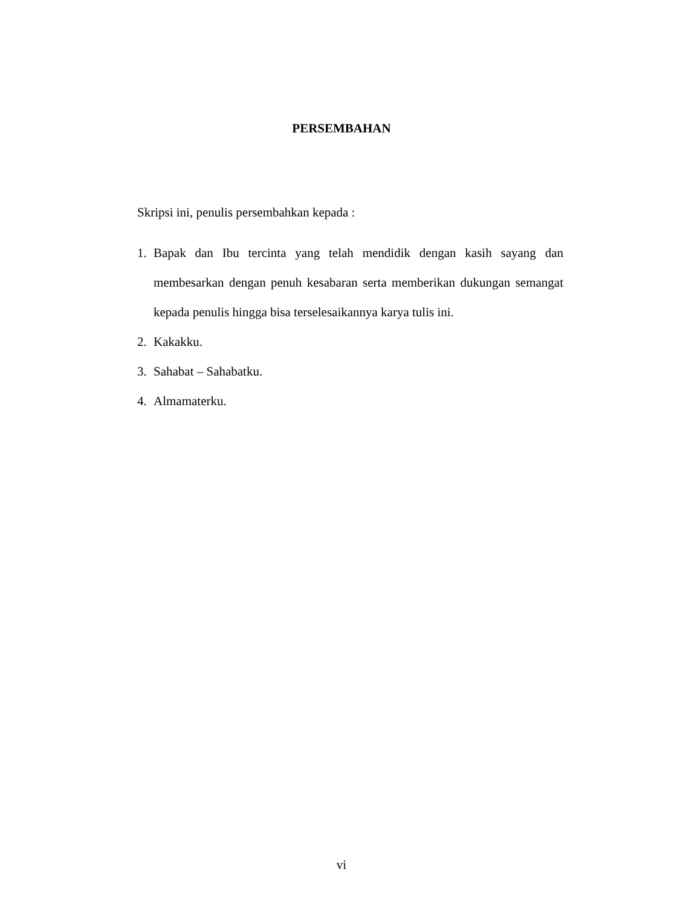PERSEMBAHAN
Skripsi ini, penulis persembahkan kepada :
1. Bapak dan Ibu tercinta yang telah mendidik dengan kasih sayang dan membesarkan dengan penuh kesabaran serta memberikan dukungan semangat kepada penulis hingga bisa terselesaikannya karya tulis ini.
2. Kakakku.
3. Sahabat – Sahabatku.
4. Almamaterku.
vi